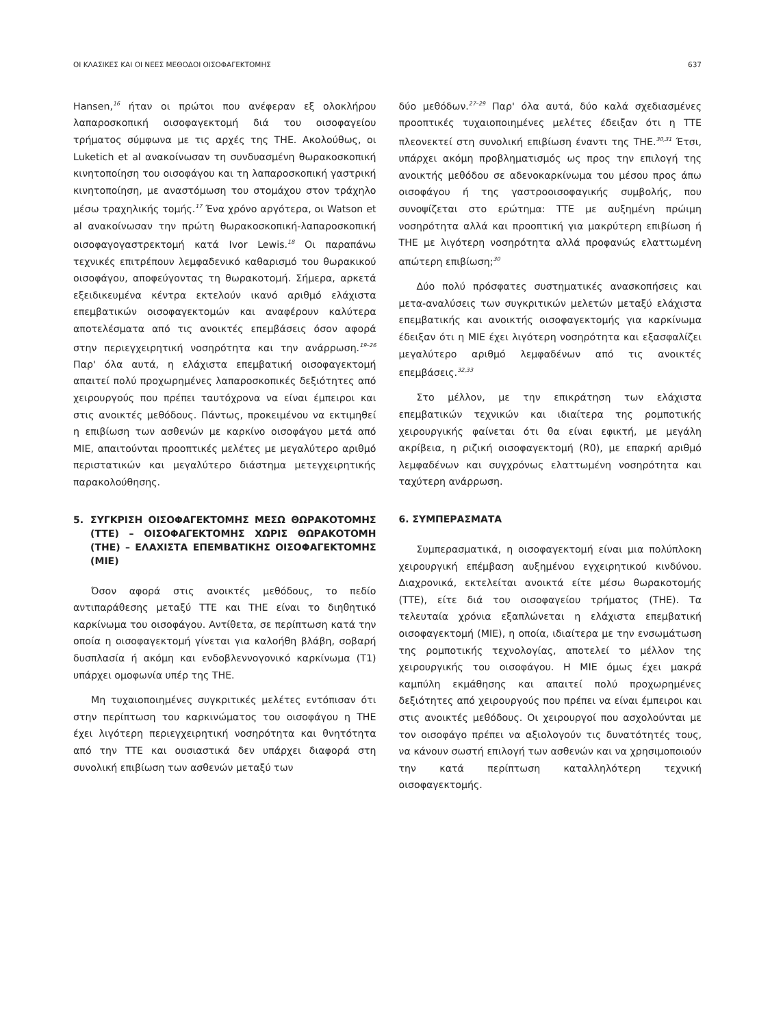ΟΙ ΚΛΑΣΙΚΕΣ ΚΑΙ ΟΙ ΝΕΕΣ ΜΕΘΟΔΟΙ ΟΙΣΟΦΑΓΕΚΤΟΜΗΣ 637
Hansen,<sup>16</sup> ήταν οι πρώτοι που ανέφεραν εξ ολοκλήρου λαπαροσκοπική οισοφαγεκτομή διά του οισοφαγείου τρήματος σύμφωνα με τις αρχές της THE. Ακολούθως, οι Luketich et al ανακοίνωσαν τη συνδυασμένη θωρακοσκοπική κινητοποίηση του οισοφάγου και τη λαπαροσκοπική γαστρική κινητοποίηση, με αναστόμωση του στομάχου στον τράχηλο μέσω τραχηλικής τομής.<sup>17</sup> Ένα χρόνο αργότερα, οι Watson et al ανακοίνωσαν την πρώτη θωρακοσκοπική-λαπαροσκοπική οισοφαγογαστρεκτομή κατά Ivor Lewis.<sup>18</sup> Οι παραπάνω τεχνικές επιτρέπουν λεμφαδενικό καθαρισμό του θωρακικού οισοφάγου, αποφεύγοντας τη θωρακοτομή. Σήμερα, αρκετά εξειδικευμένα κέντρα εκτελούν ικανό αριθμό ελάχιστα επεμβατικών οισοφαγεκτομών και αναφέρουν καλύτερα αποτελέσματα από τις ανοικτές επεμβάσεις όσον αφορά στην περιεγχειρητική νοσηρότητα και την ανάρρωση.<sup>19–26</sup> Παρ' όλα αυτά, η ελάχιστα επεμβατική οισοφαγεκτομή απαιτεί πολύ προχωρημένες λαπαροσκοπικές δεξιότητες από χειρουργούς που πρέπει ταυτόχρονα να είναι έμπειροι και στις ανοικτές μεθόδους. Πάντως, προκειμένου να εκτιμηθεί η επιβίωση των ασθενών με καρκίνο οισοφάγου μετά από MIE, απαιτούνται προοπτικές μελέτες με μεγαλύτερο αριθμό περιστατικών και μεγαλύτερο διάστημα μετεγχειρητικής παρακολούθησης.
5. ΣΥΓΚΡΙΣΗ ΟΙΣΟΦΑΓΕΚΤΟΜΗΣ ΜΕΣΩ ΘΩΡΑΚΟΤΟΜΗΣ (TTE) – ΟΙΣΟΦΑΓΕΚΤΟΜΗΣ ΧΩΡΙΣ ΘΩΡΑΚΟΤΟΜΗ (THE) – ΕΛΑΧΙΣΤΑ ΕΠΕΜΒΑΤΙΚΗΣ ΟΙΣΟΦΑΓΕΚΤΟΜΗΣ (MIE)
Όσον αφορά στις ανοικτές μεθόδους, το πεδίο αντιπαράθεσης μεταξύ TTE και THE είναι το διηθητικό καρκίνωμα του οισοφάγου. Αντίθετα, σε περίπτωση κατά την οποία η οισοφαγεκτομή γίνεται για καλοήθη βλάβη, σοβαρή δυσπλασία ή ακόμη και ενδοβλεννογονικό καρκίνωμα (T1) υπάρχει ομοφωνία υπέρ της THE.
Μη τυχαιοποιημένες συγκριτικές μελέτες εντόπισαν ότι στην περίπτωση του καρκινώματος του οισοφάγου η THE έχει λιγότερη περιεγχειρητική νοσηρότητα και θνητότητα από την TTE και ουσιαστικά δεν υπάρχει διαφορά στη συνολική επιβίωση των ασθενών μεταξύ των
δύο μεθόδων.<sup>27–29</sup> Παρ' όλα αυτά, δύο καλά σχεδιασμένες προοπτικές τυχαιοποιημένες μελέτες έδειξαν ότι η TTE πλεονεκτεί στη συνολική επιβίωση έναντι της THE.<sup>30,31</sup> Έτσι, υπάρχει ακόμη προβληματισμός ως προς την επιλογή της ανοικτής μεθόδου σε αδενοκαρκίνωμα του μέσου προς άπω οισοφάγου ή της γαστροοισοφαγικής συμβολής, που συνοψίζεται στο ερώτημα: TTE με αυξημένη πρώιμη νοσηρότητα αλλά και προοπτική για μακρύτερη επιβίωση ή THE με λιγότερη νοσηρότητα αλλά προφανώς ελαττωμένη απώτερη επιβίωση;<sup>30</sup>
Δύο πολύ πρόσφατες συστηματικές ανασκοπήσεις και μετα-αναλύσεις των συγκριτικών μελετών μεταξύ ελάχιστα επεμβατικής και ανοικτής οισοφαγεκτομής για καρκίνωμα έδειξαν ότι η MIE έχει λιγότερη νοσηρότητα και εξασφαλίζει μεγαλύτερο αριθμό λεμφαδένων από τις ανοικτές επεμβάσεις.<sup>32,33</sup>
Στο μέλλον, με την επικράτηση των ελάχιστα επεμβατικών τεχνικών και ιδιαίτερα της ρομποτικής χειρουργικής φαίνεται ότι θα είναι εφικτή, με μεγάλη ακρίβεια, η ριζική οισοφαγεκτομή (R0), με επαρκή αριθμό λεμφαδένων και συγχρόνως ελαττωμένη νοσηρότητα και ταχύτερη ανάρρωση.
6. ΣΥΜΠΕΡΑΣΜΑΤΑ
Συμπερασματικά, η οισοφαγεκτομή είναι μια πολύπλοκη χειρουργική επέμβαση αυξημένου εγχειρητικού κινδύνου. Διαχρονικά, εκτελείται ανοικτά είτε μέσω θωρακοτομής (TTE), είτε διά του οισοφαγείου τρήματος (THE). Τα τελευταία χρόνια εξαπλώνεται η ελάχιστα επεμβατική οισοφαγεκτομή (MIE), η οποία, ιδιαίτερα με την ενσωμάτωση της ρομποτικής τεχνολογίας, αποτελεί το μέλλον της χειρουργικής του οισοφάγου. Η MIE όμως έχει μακρά καμπύλη εκμάθησης και απαιτεί πολύ προχωρημένες δεξιότητες από χειρουργούς που πρέπει να είναι έμπειροι και στις ανοικτές μεθόδους. Οι χειρουργοί που ασχολούνται με τον οισοφάγο πρέπει να αξιολογούν τις δυνατότητές τους, να κάνουν σωστή επιλογή των ασθενών και να χρησιμοποιούν την κατά περίπτωση καταλληλότερη τεχνική οισοφαγεκτομής.